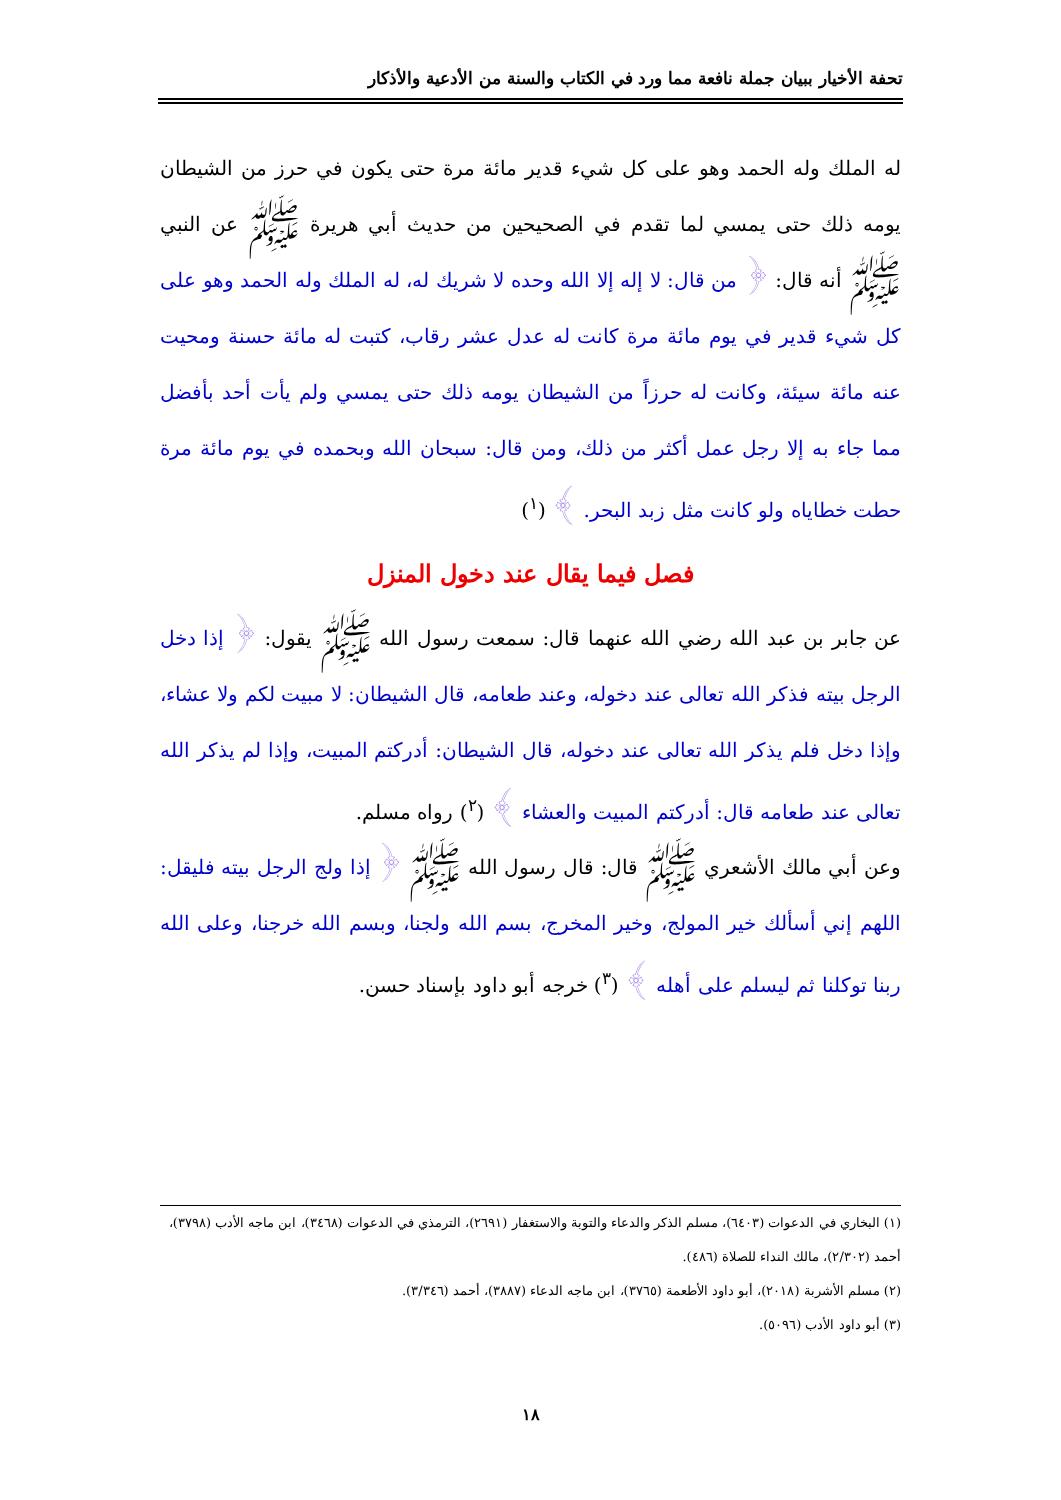تحفة الأخيار ببيان جملة نافعة مما ورد في الكتاب والسنة من الأدعية والأذكار
له الملك وله الحمد وهو على كل شيء قدير مائة مرة حتى يكون في حرز من الشيطان يومه ذلك حتى يمسي لما تقدم في الصحيحين من حديث أبي هريرة ﷺ عن النبي ﷺ أنه قال: ﴿ من قال: لا إله إلا الله وحده لا شريك له، له الملك وله الحمد وهو على كل شيء قدير في يوم مائة مرة كانت له عدل عشر رقاب، كتبت له مائة حسنة ومحيت عنه مائة سيئة، وكانت له حرزاً من الشيطان يومه ذلك حتى يمسي ولم يأت أحد بأفضل مما جاء به إلا رجل عمل أكثر من ذلك، ومن قال: سبحان الله وبحمده في يوم مائة مرة حطت خطاياه ولو كانت مثل زبد البحر. ﴾ (<sup>١</sup>)
فصل فيما يقال عند دخول المنزل
عن جابر بن عبد الله رضي الله عنهما قال: سمعت رسول الله ﷺ يقول: ﴿ إذا دخل الرجل بيته فذكر الله تعالى عند دخوله، وعند طعامه، قال الشيطان: لا مبيت لكم ولا عشاء، وإذا دخل فلم يذكر الله تعالى عند دخوله، قال الشيطان: أدركتم المبيت، وإذا لم يذكر الله تعالى عند طعامه قال: أدركتم المبيت والعشاء ﴾ (<sup>٢</sup>) رواه مسلم.
وعن أبي مالك الأشعري ﷺ قال: قال رسول الله ﷺ ﴿ إذا ولج الرجل بيته فليقل: اللهم إني أسألك خير المولج، وخير المخرج، بسم الله ولجنا، وبسم الله خرجنا، وعلى الله ربنا توكلنا ثم ليسلم على أهله ﴾ (<sup>٣</sup>) خرجه أبو داود بإسناد حسن.
(١) البخاري في الدعوات (٦٤٠٣)، مسلم الذكر والدعاء والتوبة والاستغفار (٢٦٩١)، الترمذي في الدعوات (٣٤٦٨)، ابن ماجه الأدب (٣٧٩٨)، أحمد (٢/٣٠٢)، مالك النداء للصلاة (٤٨٦).
(٢) مسلم الأشربة (٢٠١٨)، أبو داود الأطعمة (٣٧٦٥)، ابن ماجه الدعاء (٣٨٨٧)، أحمد (٣/٣٤٦).
(٣) أبو داود الأدب (٥٠٩٦).
١٨